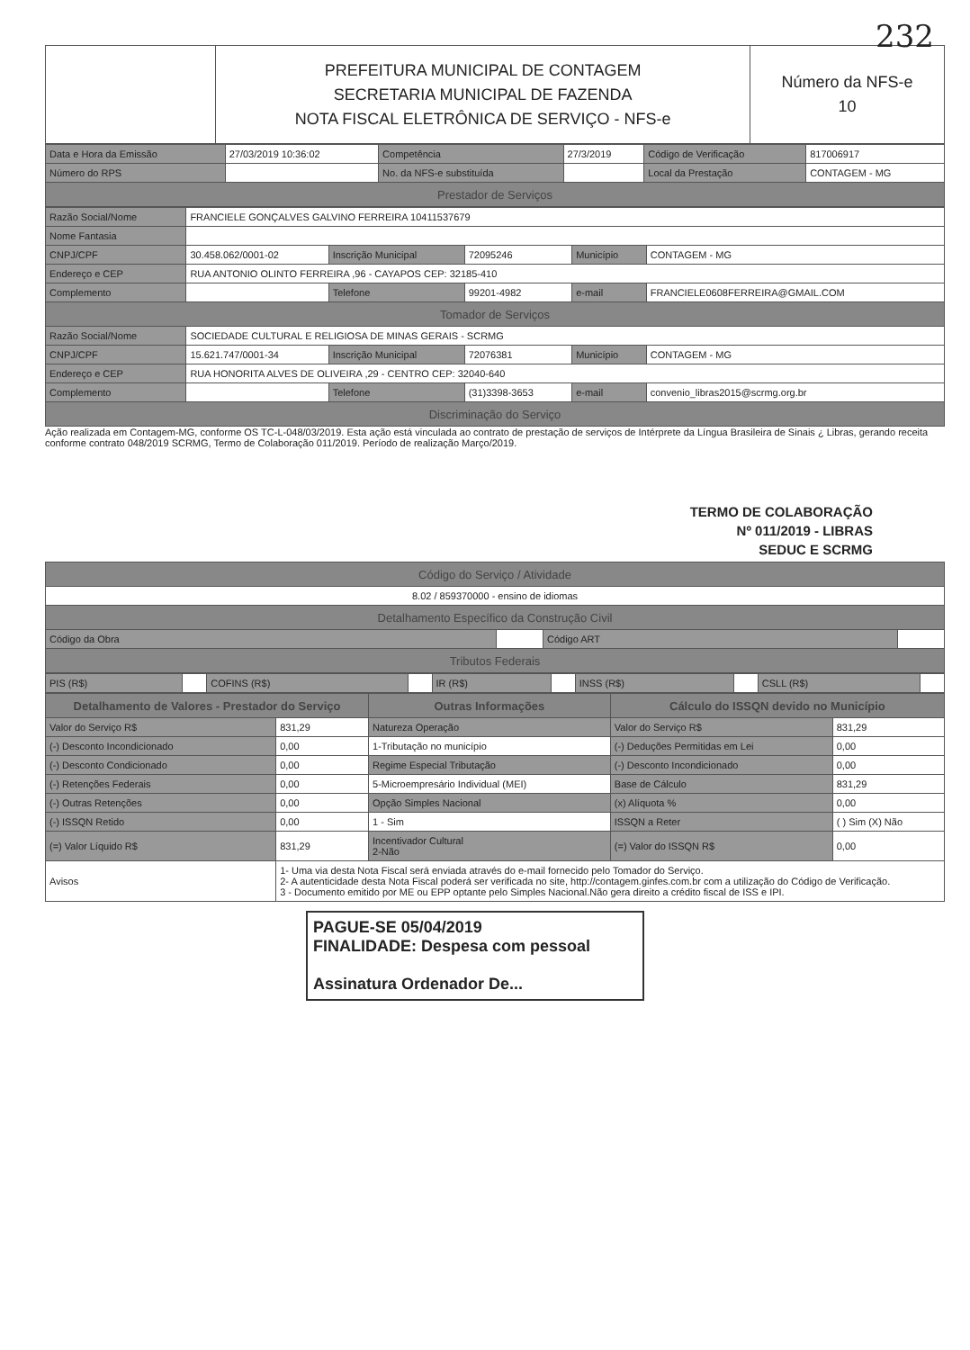232
| | PREFEITURA MUNICIPAL DE CONTAGEM SECRETARIA MUNICIPAL DE FAZENDA NOTA FISCAL ELETRÔNICA DE SERVIÇO - NFS-e | Número da NFS-e 10 |
| Data e Hora da Emissão | 27/03/2019 10:36:02 | Competência | 27/3/2019 | Código de Verificação | 817006917 |
| Número do RPS | | No. da NFS-e substituída | | Local da Prestação | CONTAGEM - MG |
| Prestador de Serviços | | | | | |
| Razão Social/Nome | FRANCIELE GONÇALVES GALVINO FERREIRA 10411537679 | | | | |
| Nome Fantasia | | | | | |
| CNPJ/CPF | 30.458.062/0001-02 | Inscrição Municipal | 72095246 | Município | CONTAGEM - MG |
| Endereço e CEP | RUA ANTONIO OLINTO FERREIRA ,96 - CAYAPOS CEP: 32185-410 | | | | |
| Complemento | | Telefone | 99201-4982 | e-mail | FRANCIELE0608FERREIRA@GMAIL.COM |
| Tomador de Serviços | | | | | |
| Razão Social/Nome | SOCIEDADE CULTURAL E RELIGIOSA DE MINAS GERAIS - SCRMG | | | | |
| CNPJ/CPF | 15.621.747/0001-34 | Inscrição Municipal | 72076381 | Município | CONTAGEM - MG |
| Endereço e CEP | RUA HONORITA ALVES DE OLIVEIRA ,29 - CENTRO CEP: 32040-640 | | | | |
| Complemento | | Telefone | (31)3398-3653 | e-mail | convenio_libras2015@scrmg.org.br |
| Discriminação do Serviço | | | | | |
Ação realizada em Contagem-MG, conforme OS TC-L-048/03/2019. Esta ação está vinculada ao contrato de prestação de serviços de Intérprete da Língua Brasileira de Sinais ¿ Libras, gerando receita conforme contrato 048/2019 SCRMG, Termo de Colaboração 011/2019. Período de realização Março/2019.
TERMO DE COLABORAÇÃO
Nº 011/2019 - LIBRAS
SEDUC E SCRMG
| Código do Serviço / Atividade | | | |
| 8.02 / 859370000 - ensino de idiomas | | | |
| Detalhamento Específico da Construção Civil | | | |
| Código da Obra | | Código ART | |
| Tributos Federais | | | |
| PIS (R$) | | COFINS (R$) | | IR (R$) | | INSS (R$) | | CSLL (R$) | |
| Detalhamento de Valores - Prestador do Serviço | | Outras Informações | Cálculo do ISSQN devido no Município | |
| --- | --- | --- | --- | --- |
| Valor do Serviço R$ | 831,29 | Natureza Operação | Valor do Serviço R$ | 831,29 |
| (-) Desconto Incondicionado | 0,00 | 1-Tributação no município | (-) Deduções Permitidas em Lei | 0,00 |
| (-) Desconto Condicionado | 0,00 | Regime Especial Tributação | (-) Desconto Incondicionado | 0,00 |
| (-) Retenções Federais | 0,00 | 5-Microempresário Individual (MEI) | Base de Cálculo | 831,29 |
| (-) Outras Retenções | 0,00 | Opção Simples Nacional | (x) Alíquota % | 0,00 |
| (-) ISSQN Retido | 0,00 | 1 - Sim | ISSQN a Reter | ( ) Sim (X) Não |
| (=) Valor Líquido R$ | 831,29 | Incentivador Cultural 2-Não | (=) Valor do ISSQN R$ | 0,00 |
| Avisos | 1- Uma via desta Nota Fiscal será enviada através do e-mail fornecido pelo Tomador do Serviço. 2- A autenticidade desta Nota Fiscal poderá ser verificada no site, http://contagem.ginfes.com.br com a utilização do Código de Verificação. 3 - Documento emitido por ME ou EPP optante pelo Simples Nacional.Não gera direito a crédito fiscal de ISS e IPI. | | | |
PAGUE-SE 05/04/2019
FINALIDADE: Despesa com pessoal
Assinatura Ordenador De...